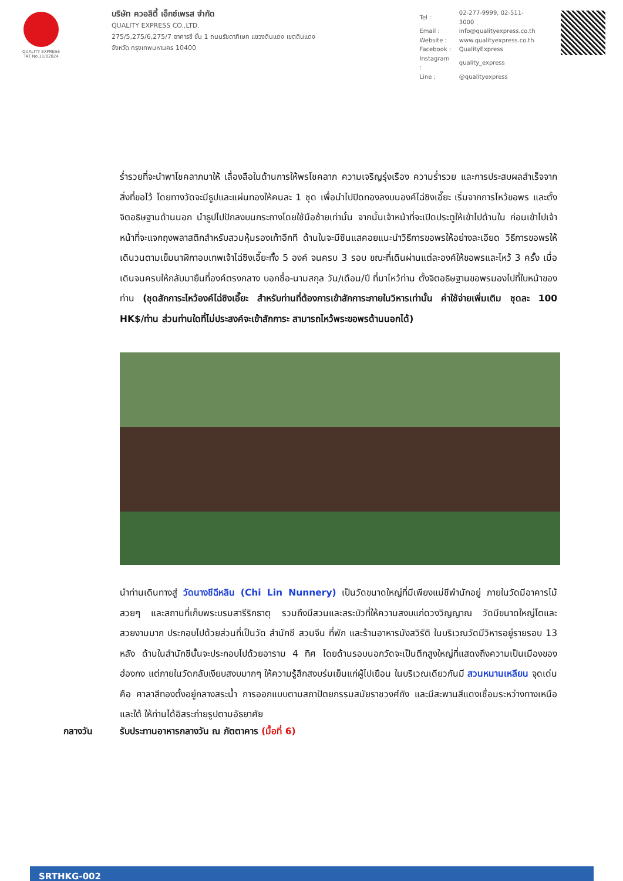QUALITY EXPRESS
TAT No.11/02024
บริษัท ควอลิตี้ เอ็กซ์เพรส จำกัด
QUALITY EXPRESS CO.,LTD.
275/5,275/6,275/7 อาคารชี ชั้น 1 ถนนรัชดาภิเษก แขวงดินแดง เขตดินแดง
จังหวัด กรุงเทพมหานคร 10400
| Tel : | 02-277-9999, 02-511-3000 |
| Email : | info@qualityexpress.co.th |
| Website : | www.qualityexpress.co.th |
| Facebook : | QualityExpress |
| Instagram : | quality_express |
| Line : | @qualityexpress |
ร่ำรวยที่จะนำพาโชคลาภมาให้ เลื่องลือในด้านการให้พรโชคลาภ ความเจริญรุ่งเรือง ความร่ำรวย และการประสบผลสำเร็จจากสิ่งที่ขอไว้ โดยทางวัดจะมีธูปและแผ่นทองให้คนละ 1 ชุด เพื่อนำไปปิดทองลงบนองค์ไฉ่ซิงเอี๊ยะ เริ่มจากการไหว้ขอพร และตั้งจิตอธิษฐานด้านนอก นำธูปไปปักลงบนกระถางโดยใช้มือซ้ายเท่านั้น จากนั้นเจ้าหน้าที่จะเปิดประตูให้เข้าไปด้านใน ก่อนเข้าไปเจ้าหน้าที่จะแจกถุงพลาสติกสำหรับสวมหุ้มรองเท้าอีกที ด้านในจะมีซินแสคอยแนะนำวิธีการขอพรให้อย่างละเอียด วิธีการขอพรให้เดินวนตามเข็มนาฬิกาอบเทพเจ้าไฉ่ซิงเอี๊ยะทั้ง 5 องค์ จนครบ 3 รอบ ขณะที่เดินผ่านแต่ละองค์ให้ขอพรและไหว้ 3 ครั้ง เมื่อเดินจนครบให้กลับมายืนที่องค์ตรงกลาง บอกชื่อ-นามสกุล วัน/เดือน/ปี ที่มาไหว้ท่าน ตั้งจิตอธิษฐานขอพรมองไปที่ใบหน้าของท่าน (ชุดสักการะไหว้องค์ไฉ่ซิงเอี๊ยะ สำหรับท่านที่ต้องการเข้าสักการะภายในวิหารเท่านั้น ค่าใช้จ่ายเพิ่มเติม ชุดละ 100 HK$/ท่าน ส่วนท่านใดที่ไม่ประสงค์จะเข้าสักการะ สามารถไหว้พระขอพรด้านนอกได้)
นำท่านเดินทางสู่ วัดนางชีฉีหลิน (Chi Lin Nunnery) เป็นวัดขนาดใหญ่ที่มีเพียงแม่ชีพำนักอยู่ ภายในวัดมีอาคารไม้สวยๆ และสถานที่เก็บพระบรมสารีริกธาตุ รวมถึงมีสวนและสระบัวที่ให้ความสงบแก่ดวงวิญญาณ วัดมีขนาดใหญ่โตและสวยงามมาก ประกอบไปด้วยส่วนที่เป็นวัด สำนักชี สวนจีน ที่พัก และร้านอาหารมังสวิรัติ ในบริเวณวัดมีวิหารอยู่รายรอบ 13 หลัง ด้านในสำนักชีนั้นจะประกอบไปด้วยอาราม 4 ทิศ โดยด้านรอบนอกวัดจะเป็นตึกสูงใหญ่ที่แสดงถึงความเป็นเมืองของฮ่องกง แต่ภายในวัดกลับเงียบสงบมากๆ ให้ความรู้สึกสงบร่มเย็นแก่ผู้ไปเยือน ในบริเวณเดียวกันมี สวนหนานเหลียน จุดเด่น คือ ศาลาสีทองตั้งอยู่กลางสระน้ำ การออกแบบตามสถาปัตยกรรมสมัยราชวงศ์ถัง และมีสะพานสีแดงเชื่อมระหว่างทางเหนือและใต้ ให้ท่านได้อิสระถ่ายรูปตามอัธยาศัย
กลางวัน รับประทานอาหารกลางวัน ณ ภัตตาคาร (มื้อที่ 6)
SRTHKG-002